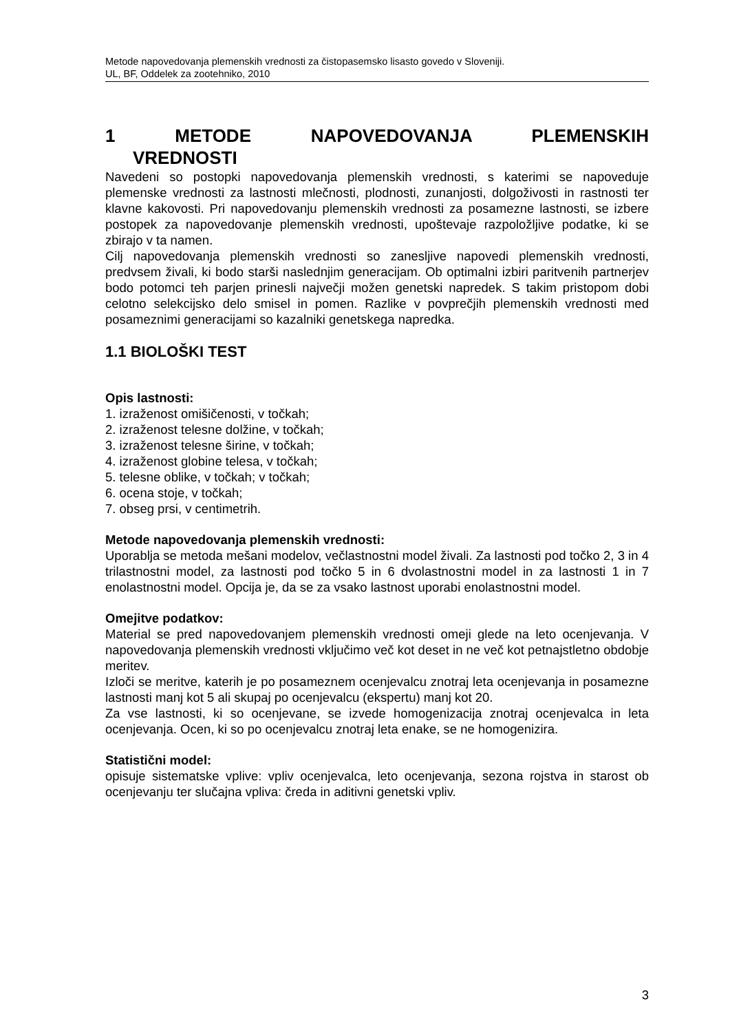Metode napovedovanja plemenskih vrednosti za čistopasemsko lisasto govedo v Sloveniji.
UL, BF, Oddelek za zootehniko, 2010
1 METODE NAPOVEDOVANJA PLEMENSKIH
VREDNOSTI
Navedeni so postopki napovedovanja plemenskih vrednosti, s katerimi se napoveduje plemenske vrednosti za lastnosti mlečnosti, plodnosti, zunanjosti, dolgoživosti in rastnosti ter klavne kakovosti. Pri napovedovanju plemenskih vrednosti za posamezne lastnosti, se izbere postopek za napovedovanje plemenskih vrednosti, upoštevaje razpoložljive podatke, ki se zbirajo v ta namen.
Cilj napovedovanja plemenskih vrednosti so zanesljive napovedi plemenskih vrednosti, predvsem živali, ki bodo starši naslednjim generacijam. Ob optimalni izbiri paritvenih partnerjev bodo potomci teh parjen prinesli največji možen genetski napredek. S takim pristopom dobi celotno selekcijsko delo smisel in pomen. Razlike v povprečjih plemenskih vrednosti med posameznimi generacijami so kazalniki genetskega napredka.
1.1 BIOLOŠKI TEST
Opis lastnosti:
1. izraženost omišičenosti, v točkah;
2. izraženost telesne dolžine, v točkah;
3. izraženost telesne širine, v točkah;
4. izraženost globine telesa, v točkah;
5. telesne oblike, v točkah; v točkah;
6. ocena stoje, v točkah;
7. obseg prsi, v centimetrih.
Metode napovedovanja plemenskih vrednosti:
Uporablja se metoda mešani modelov, večlastnostni model živali. Za lastnosti pod točko 2, 3 in 4 trilastnostni model, za lastnosti pod točko 5 in 6 dvolastnostni model in za lastnosti 1 in 7 enolastnostni model. Opcija je, da se za vsako lastnost uporabi enolastnostni model.
Omejitve podatkov:
Material se pred napovedovanjem plemenskih vrednosti omeji glede na leto ocenjevanja. V napovedovanja plemenskih vrednosti vključimo več kot deset in ne več kot petnajstletno obdobje meritev.
Izloči se meritve, katerih je po posameznem ocenjevalcu znotraj leta ocenjevanja in posamezne lastnosti manj kot 5 ali skupaj po ocenjevalcu (ekspertu) manj kot 20.
Za vse lastnosti, ki so ocenjevane, se izvede homogenizacija znotraj ocenjevalca in leta ocenjevanja. Ocen, ki so po ocenjevalcu znotraj leta enake, se ne homogenizira.
Statistični model:
opisuje sistematske vplive: vpliv ocenjevalca, leto ocenjevanja, sezona rojstva in starost ob ocenjevanju ter slučajna vpliva: čreda in aditivni genetski vpliv.
3